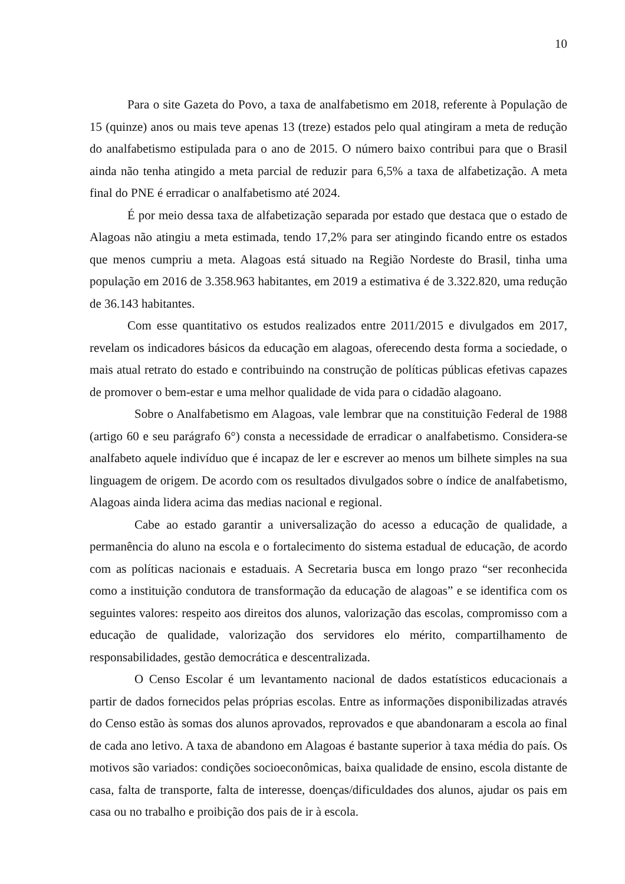10
Para o site Gazeta do Povo, a taxa de analfabetismo em 2018, referente à População de 15 (quinze) anos ou mais teve apenas 13 (treze) estados pelo qual atingiram a meta de redução do analfabetismo estipulada para o ano de 2015. O número baixo contribui para que o Brasil ainda não tenha atingido a meta parcial de reduzir para 6,5% a taxa de alfabetização. A meta final do PNE é erradicar o analfabetismo até 2024.
É por meio dessa taxa de alfabetização separada por estado que destaca que o estado de Alagoas não atingiu a meta estimada, tendo 17,2% para ser atingindo ficando entre os estados que menos cumpriu a meta. Alagoas está situado na Região Nordeste do Brasil, tinha uma população em 2016 de 3.358.963 habitantes, em 2019 a estimativa é de 3.322.820, uma redução de 36.143 habitantes.
Com esse quantitativo os estudos realizados entre 2011/2015 e divulgados em 2017, revelam os indicadores básicos da educação em alagoas, oferecendo desta forma a sociedade, o mais atual retrato do estado e contribuindo na construção de políticas públicas efetivas capazes de promover o bem-estar e uma melhor qualidade de vida para o cidadão alagoano.
Sobre o Analfabetismo em Alagoas, vale lembrar que na constituição Federal de 1988 (artigo 60 e seu parágrafo 6°) consta a necessidade de erradicar o analfabetismo. Considera-se analfabeto aquele indivíduo que é incapaz de ler e escrever ao menos um bilhete simples na sua linguagem de origem. De acordo com os resultados divulgados sobre o índice de analfabetismo, Alagoas ainda lidera acima das medias nacional e regional.
Cabe ao estado garantir a universalização do acesso a educação de qualidade, a permanência do aluno na escola e o fortalecimento do sistema estadual de educação, de acordo com as políticas nacionais e estaduais. A Secretaria busca em longo prazo “ser reconhecida como a instituição condutora de transformação da educação de alagoas” e se identifica com os seguintes valores: respeito aos direitos dos alunos, valorização das escolas, compromisso com a educação de qualidade, valorização dos servidores elo mérito, compartilhamento de responsabilidades, gestão democrática e descentralizada.
O Censo Escolar é um levantamento nacional de dados estatísticos educacionais a partir de dados fornecidos pelas próprias escolas. Entre as informações disponibilizadas através do Censo estão às somas dos alunos aprovados, reprovados e que abandonaram a escola ao final de cada ano letivo. A taxa de abandono em Alagoas é bastante superior à taxa média do país. Os motivos são variados: condições socioeconômicas, baixa qualidade de ensino, escola distante de casa, falta de transporte, falta de interesse, doenças/dificuldades dos alunos, ajudar os pais em casa ou no trabalho e proibição dos pais de ir à escola.